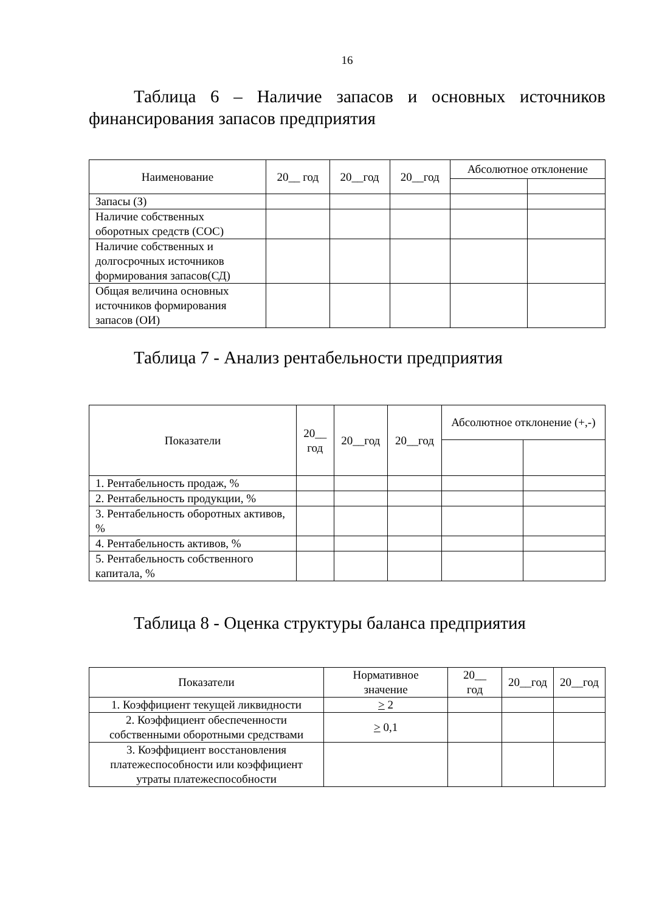16
Таблица 6 – Наличие запасов и основных источников финансирования запасов предприятия
| Наименование | 20__ год | 20__год | 20__год | Абсолютное отклонение | |
| --- | --- | --- | --- | --- | --- |
| Запасы (З) | | | | | |
| Наличие собственных оборотных средств (СОС) | | | | | |
| Наличие собственных и долгосрочных источников формирования запасов(СД) | | | | | |
| Общая величина основных источников формирования запасов (ОИ) | | | | | |
Таблица 7 - Анализ рентабельности предприятия
| Показатели | 20__ год | 20__год | 20__год | Абсолютное отклонение (+,-) | |
| --- | --- | --- | --- | --- | --- |
| 1. Рентабельность продаж, % | | | | | |
| 2. Рентабельность продукции, % | | | | | |
| 3. Рентабельность оборотных активов, % | | | | | |
| 4. Рентабельность активов, % | | | | | |
| 5. Рентабельность собственного капитала, % | | | | | |
Таблица 8 - Оценка структуры баланса предприятия
| Показатели | Нормативное значение | 20__ год | 20__год | 20__год |
| --- | --- | --- | --- | --- |
| 1. Коэффициент текущей ликвидности | > 2 | | | |
| 2. Коэффициент обеспеченности собственными оборотными средствами | > 0,1 | | | |
| 3. Коэффициент восстановления платежеспособности или коэффициент утраты платежеспособности | | | | |